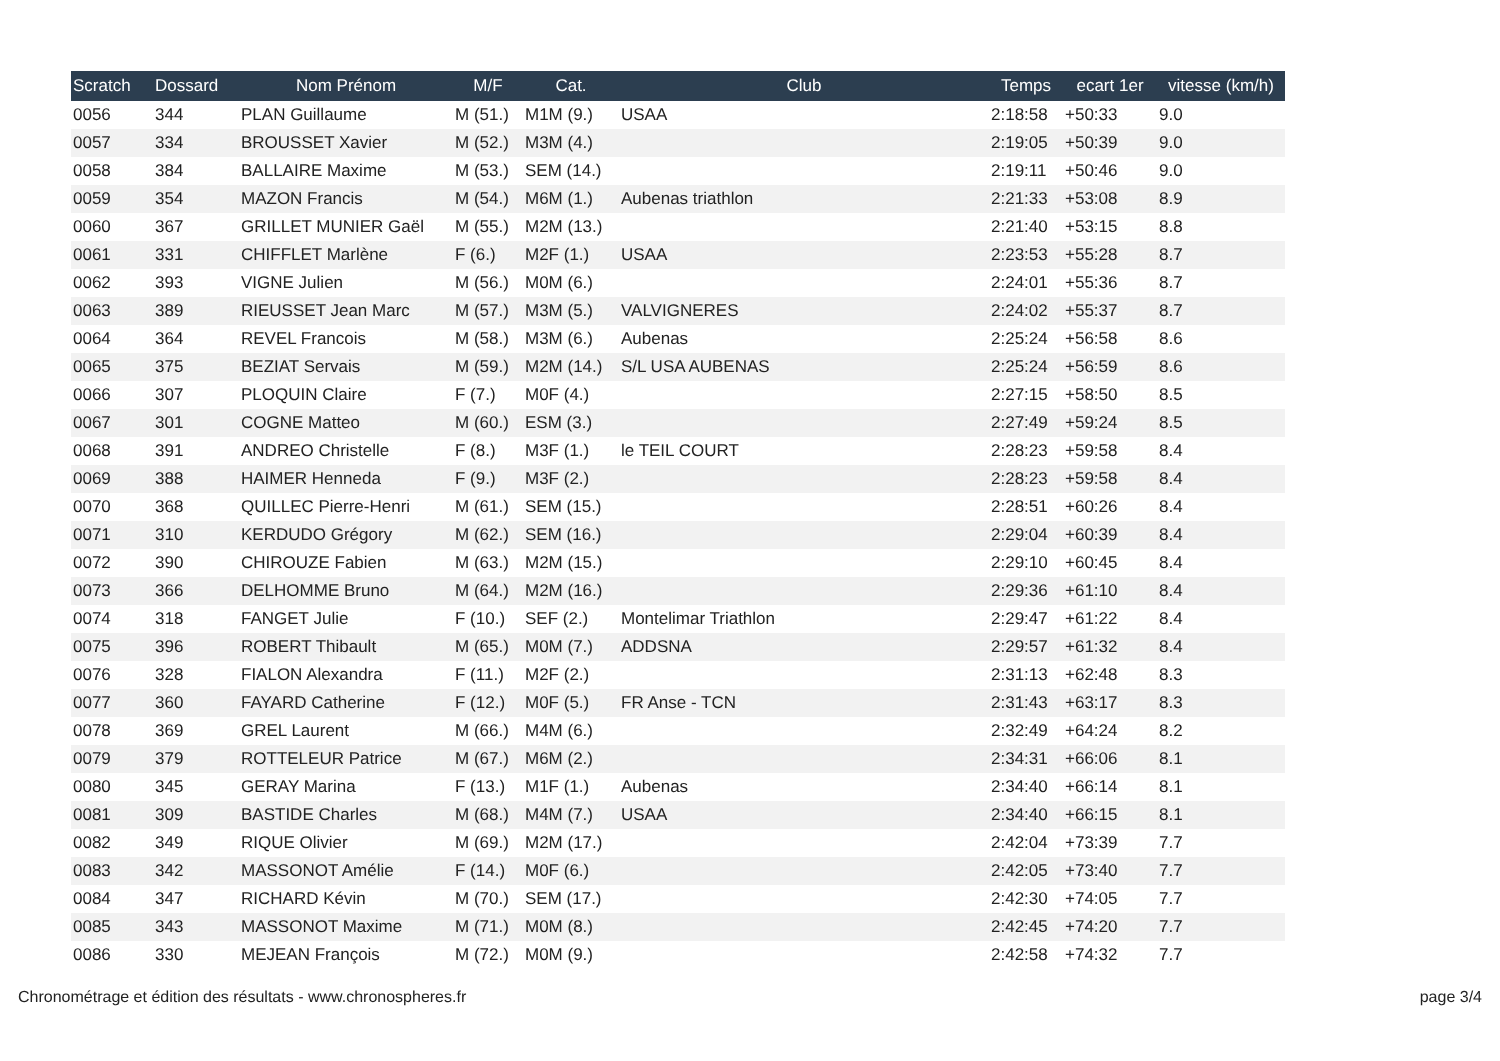| Scratch | Dossard | Nom Prénom | M/F | Cat. | Club | Temps | ecart 1er | vitesse (km/h) |
| --- | --- | --- | --- | --- | --- | --- | --- | --- |
| 0056 | 344 | PLAN Guillaume | M (51.) | M1M (9.) | USAA | 2:18:58 | +50:33 | 9.0 |
| 0057 | 334 | BROUSSET Xavier | M (52.) | M3M (4.) | | 2:19:05 | +50:39 | 9.0 |
| 0058 | 384 | BALLAIRE Maxime | M (53.) | SEM (14.) | | 2:19:11 | +50:46 | 9.0 |
| 0059 | 354 | MAZON Francis | M (54.) | M6M (1.) | Aubenas triathlon | 2:21:33 | +53:08 | 8.9 |
| 0060 | 367 | GRILLET MUNIER Gaël | M (55.) | M2M (13.) | | 2:21:40 | +53:15 | 8.8 |
| 0061 | 331 | CHIFFLET Marlène | F (6.) | M2F (1.) | USAA | 2:23:53 | +55:28 | 8.7 |
| 0062 | 393 | VIGNE Julien | M (56.) | M0M (6.) | | 2:24:01 | +55:36 | 8.7 |
| 0063 | 389 | RIEUSSET Jean Marc | M (57.) | M3M (5.) | VALVIGNERES | 2:24:02 | +55:37 | 8.7 |
| 0064 | 364 | REVEL Francois | M (58.) | M3M (6.) | Aubenas | 2:25:24 | +56:58 | 8.6 |
| 0065 | 375 | BEZIAT Servais | M (59.) | M2M (14.) | S/L USA AUBENAS | 2:25:24 | +56:59 | 8.6 |
| 0066 | 307 | PLOQUIN Claire | F (7.) | M0F (4.) | | 2:27:15 | +58:50 | 8.5 |
| 0067 | 301 | COGNE Matteo | M (60.) | ESM (3.) | | 2:27:49 | +59:24 | 8.5 |
| 0068 | 391 | ANDREO Christelle | F (8.) | M3F (1.) | le TEIL COURT | 2:28:23 | +59:58 | 8.4 |
| 0069 | 388 | HAIMER Henneda | F (9.) | M3F (2.) | | 2:28:23 | +59:58 | 8.4 |
| 0070 | 368 | QUILLEC Pierre-Henri | M (61.) | SEM (15.) | | 2:28:51 | +60:26 | 8.4 |
| 0071 | 310 | KERDUDO Grégory | M (62.) | SEM (16.) | | 2:29:04 | +60:39 | 8.4 |
| 0072 | 390 | CHIROUZE Fabien | M (63.) | M2M (15.) | | 2:29:10 | +60:45 | 8.4 |
| 0073 | 366 | DELHOMME Bruno | M (64.) | M2M (16.) | | 2:29:36 | +61:10 | 8.4 |
| 0074 | 318 | FANGET Julie | F (10.) | SEF (2.) | Montelimar Triathlon | 2:29:47 | +61:22 | 8.4 |
| 0075 | 396 | ROBERT Thibault | M (65.) | M0M (7.) | ADDSNA | 2:29:57 | +61:32 | 8.4 |
| 0076 | 328 | FIALON Alexandra | F (11.) | M2F (2.) | | 2:31:13 | +62:48 | 8.3 |
| 0077 | 360 | FAYARD Catherine | F (12.) | M0F (5.) | FR Anse - TCN | 2:31:43 | +63:17 | 8.3 |
| 0078 | 369 | GREL Laurent | M (66.) | M4M (6.) | | 2:32:49 | +64:24 | 8.2 |
| 0079 | 379 | ROTTELEUR Patrice | M (67.) | M6M (2.) | | 2:34:31 | +66:06 | 8.1 |
| 0080 | 345 | GERAY Marina | F (13.) | M1F (1.) | Aubenas | 2:34:40 | +66:14 | 8.1 |
| 0081 | 309 | BASTIDE Charles | M (68.) | M4M (7.) | USAA | 2:34:40 | +66:15 | 8.1 |
| 0082 | 349 | RIQUE Olivier | M (69.) | M2M (17.) | | 2:42:04 | +73:39 | 7.7 |
| 0083 | 342 | MASSONOT Amélie | F (14.) | M0F (6.) | | 2:42:05 | +73:40 | 7.7 |
| 0084 | 347 | RICHARD Kévin | M (70.) | SEM (17.) | | 2:42:30 | +74:05 | 7.7 |
| 0085 | 343 | MASSONOT Maxime | M (71.) | M0M (8.) | | 2:42:45 | +74:20 | 7.7 |
| 0086 | 330 | MEJEAN François | M (72.) | M0M (9.) | | 2:42:58 | +74:32 | 7.7 |
Chronométrage et édition des résultats - www.chronospheres.fr page 3/4